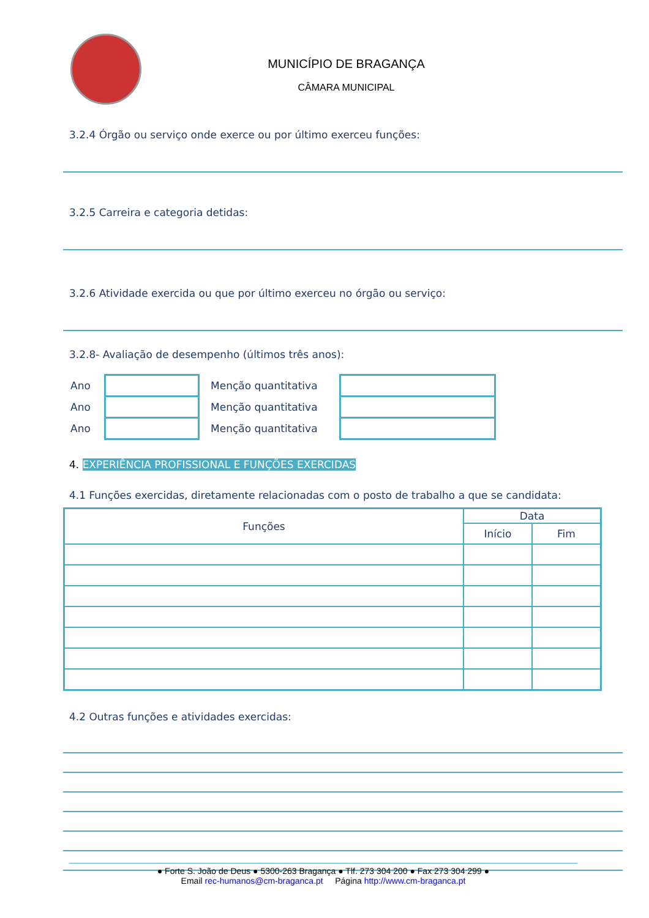MUNICÍPIO DE BRAGANÇA
CÂMARA MUNICIPAL
3.2.4 Órgão ou serviço onde exerce ou por último exerceu funções:
3.2.5 Carreira e categoria detidas:
3.2.6 Atividade exercida ou que por último exerceu no órgão ou serviço:
3.2.8- Avaliação de desempenho (últimos três anos):
| Ano | | Menção quantitativa | |
| Ano | | Menção quantitativa | |
| Ano | | Menção quantitativa | |
4. EXPERIÊNCIA PROFISSIONAL E FUNÇÕES EXERCIDAS
4.1 Funções exercidas, diretamente relacionadas com o posto de trabalho a que se candidata:
| Funções | Data | |
| --- | --- | --- |
| | Início | Fim |
4.2 Outras funções e atividades exercidas:
● Forte S. João de Deus ● 5300-263 Bragança ● Tlf. 273 304 200 ● Fax 273 304 299 ●
Email rec-humanos@cm-braganca.pt Página http://www.cm-braganca.pt